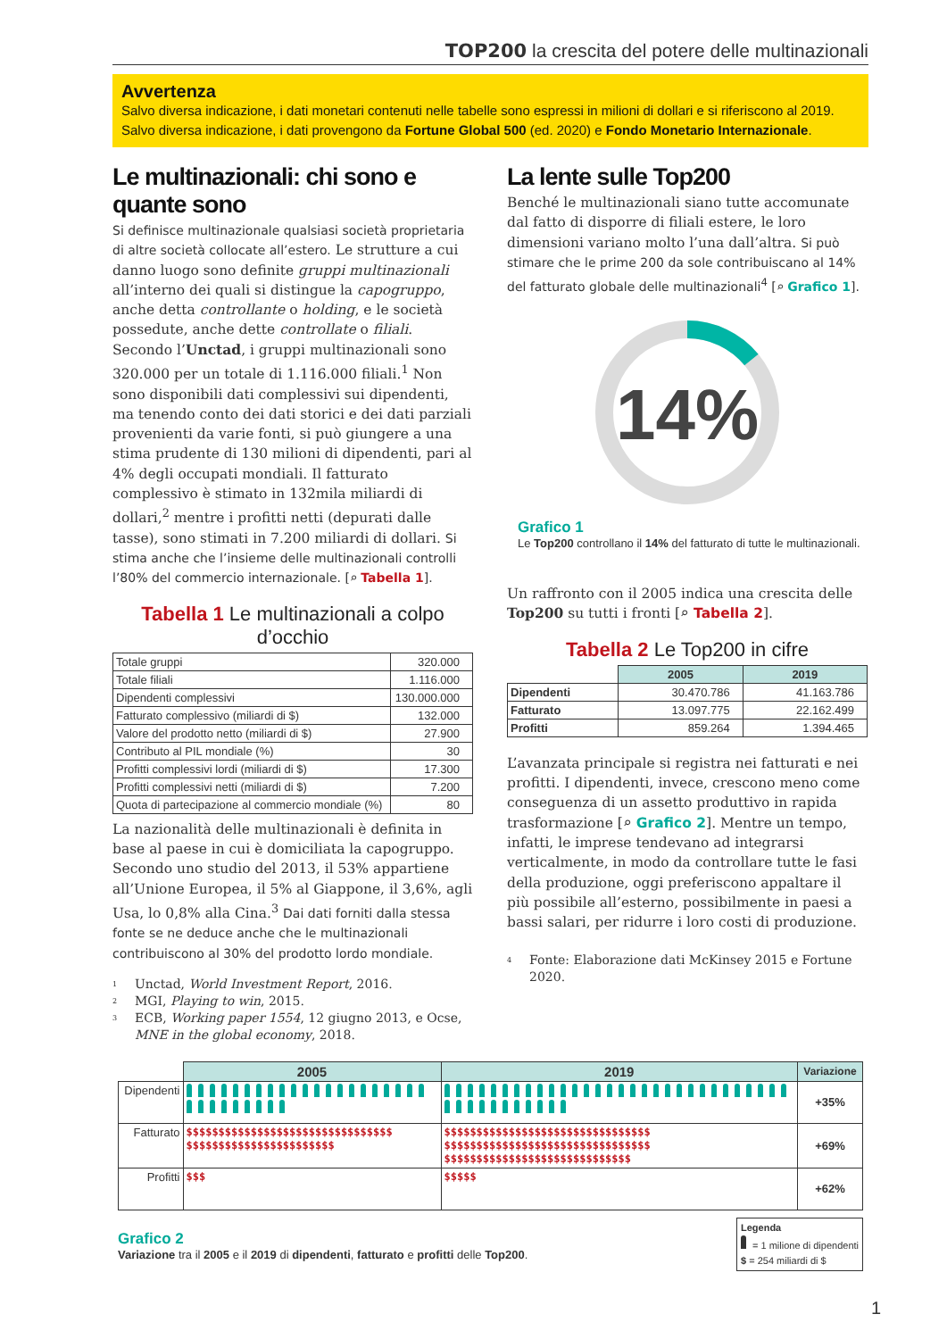TOP200 la crescita del potere delle multinazionali
Avvertenza
Salvo diversa indicazione, i dati monetari contenuti nelle tabelle sono espressi in milioni di dollari e si riferiscono al 2019.
Salvo diversa indicazione, i dati provengono da Fortune Global 500 (ed. 2020) e Fondo Monetario Internazionale.
Le multinazionali: chi sono e quante sono
Si definisce multinazionale qualsiasi società proprietaria di altre società collocate all’estero. Le strutture a cui danno luogo sono definite gruppi multinazionali all’interno dei quali si distingue la capogruppo, anche detta controllante o holding, e le società possedute, anche dette controllate o filiali. Secondo l’Unctad, i gruppi multinazionali sono 320.000 per un totale di 1.116.000 filiali.<sup>1</sup> Non sono disponibili dati complessivi sui dipendenti, ma tenendo conto dei dati storici e dei dati parziali provenienti da varie fonti, si può giungere a una stima prudente di 130 milioni di dipendenti, pari al 4% degli occupati mondiali. Il fatturato complessivo è stimato in 132mila miliardi di dollari,<sup>2</sup> mentre i profitti netti (depurati dalle tasse), sono stimati in 7.200 miliardi di dollari. Si stima anche che l’insieme delle multinazionali controlli l’80% del commercio internazionale. [⌕ Tabella 1].
Tabella 1 Le multinazionali a colpo d’occhio
| Totale gruppi | 320.000 |
| Totale filiali | 1.116.000 |
| Dipendenti complessivi | 130.000.000 |
| Fatturato complessivo (miliardi di $) | 132.000 |
| Valore del prodotto netto (miliardi di $) | 27.900 |
| Contributo al PIL mondiale (%) | 30 |
| Profitti complessivi lordi (miliardi di $) | 17.300 |
| Profitti complessivi netti (miliardi di $) | 7.200 |
| Quota di partecipazione al commercio mondiale (%) | 80 |
La nazionalità delle multinazionali è definita in base al paese in cui è domiciliata la capogruppo. Secondo uno studio del 2013, il 53% appartiene all’Unione Europea, il 5% al Giappone, il 3,6%, agli Usa, lo 0,8% alla Cina.<sup>3</sup> Dai dati forniti dalla stessa fonte se ne deduce anche che le multinazionali contribuiscono al 30% del prodotto lordo mondiale.
<sup>1</sup> Unctad, World Investment Report, 2016.
<sup>2</sup> MGI, Playing to win, 2015.
<sup>3</sup> ECB, Working paper 1554, 12 giugno 2013, e Ocse, MNE in the global economy, 2018.
La lente sulle Top200
Benché le multinazionali siano tutte accomunate dal fatto di disporre di filiali estere, le loro dimensioni variano molto l’una dall’altra. Si può stimare che le prime 200 da sole contribuiscano al 14% del fatturato globale delle multinazionali<sup>4</sup> [⌕ Grafico 1].
14%
Grafico 1
Le Top200 controllano il 14% del fatturato di tutte le multinazionali.
Un raffronto con il 2005 indica una crescita delle Top200 su tutti i fronti [⌕ Tabella 2].
Tabella 2 Le Top200 in cifre
| | 2005 | 2019 |
| --- | --- | --- |
| Dipendenti | 30.470.786 | 41.163.786 |
| Fatturato | 13.097.775 | 22.162.499 |
| Profitti | 859.264 | 1.394.465 |
L’avanzata principale si registra nei fatturati e nei profitti. I dipendenti, invece, crescono meno come conseguenza di un assetto produttivo in rapida trasformazione [⌕ Grafico 2]. Mentre un tempo, infatti, le imprese tendevano ad integrarsi verticalmente, in modo da controllare tutte le fasi della produzione, oggi preferiscono appaltare il più possibile all’esterno, possibilmente in paesi a bassi salari, per ridurre i loro costi di produzione.
<sup>4</sup> Fonte: Elaborazione dati McKinsey 2015 e Fortune 2020.
| | 2005 | 2019 | Variazione |
| --- | --- | --- | --- |
| Dipendenti | | | +35% |
| Fatturato | $$$$$$$$$$$$$$$$$$$$$$$$$$$$$$$$ $$$$$$$$$$$$$$$$$$$$$$$ | $$$$$$$$$$$$$$$$$$$$$$$$$$$$$$$$ $$$$$$$$$$$$$$$$$$$$$$$$$$$$$$$$ $$$$$$$$$$$$$$$$$$$$$$$$$$$$$ | +69% |
| Profitti | $$$ | $$$$$ | +62% |
Grafico 2
Variazione tra il 2005 e il 2019 di dipendenti, fatturato e profitti delle Top200.
Legenda
= 1 milione di dipendenti
$ = 254 miliardi di $
1